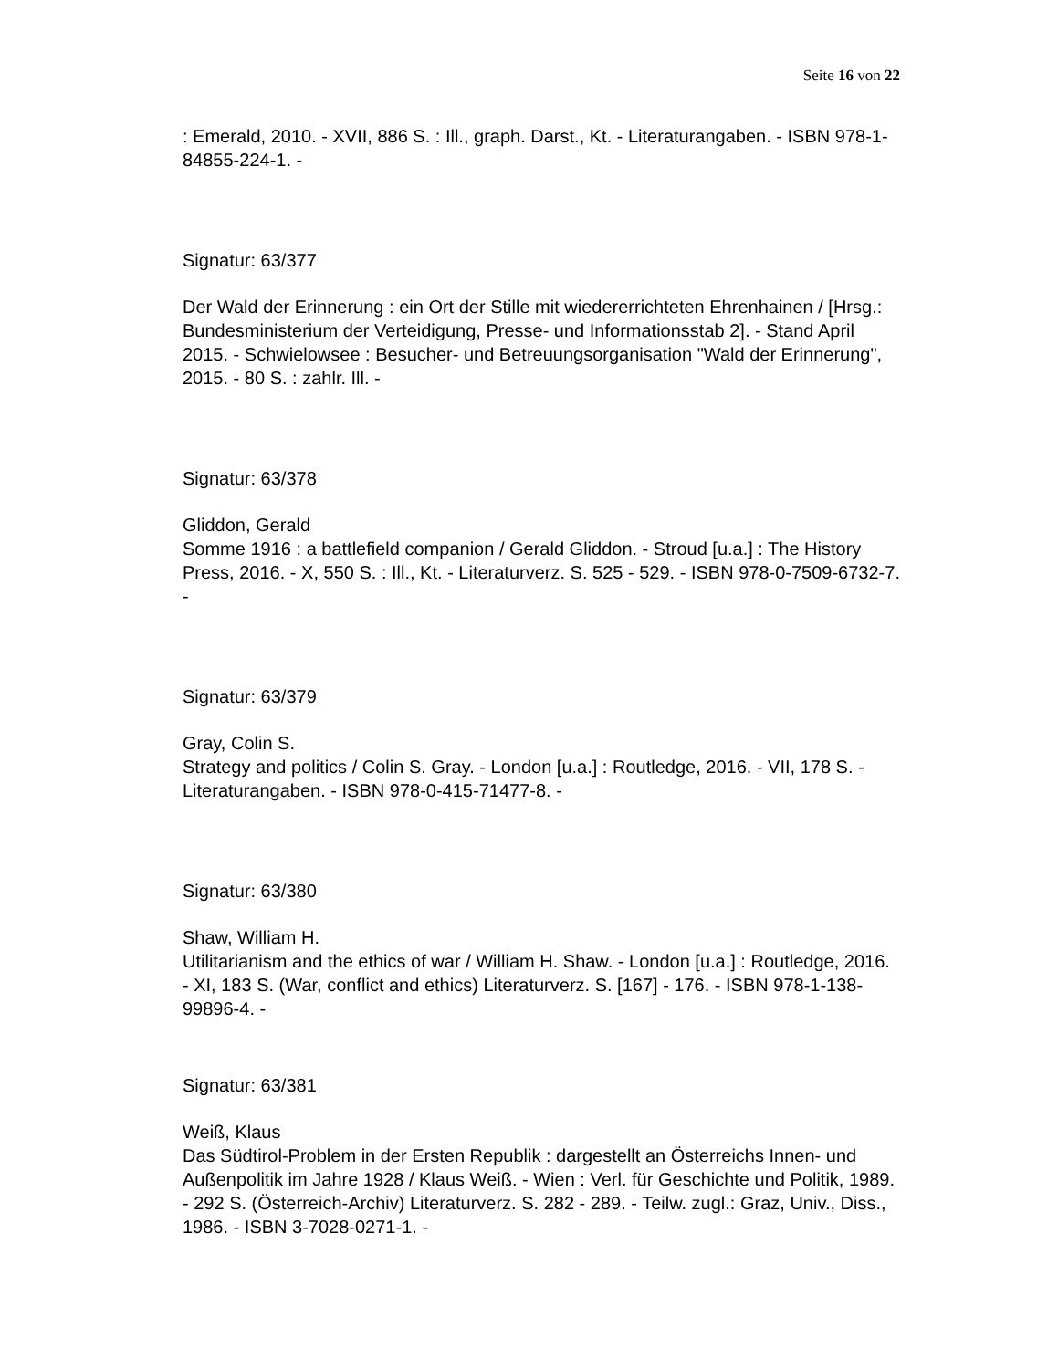Seite 16 von 22
: Emerald, 2010. - XVII, 886 S. : Ill., graph. Darst., Kt. - Literaturangaben. - ISBN 978-1-84855-224-1. -
Signatur: 63/377
Der Wald der Erinnerung : ein Ort der Stille mit wiedererrichteten Ehrenhainen / [Hrsg.: Bundesministerium der Verteidigung, Presse- und Informationsstab 2]. - Stand April 2015. - Schwielowsee : Besucher- und Betreuungsorganisation "Wald der Erinnerung", 2015. - 80 S. : zahlr. Ill. -
Signatur: 63/378
Gliddon, Gerald
Somme 1916 : a battlefield companion / Gerald Gliddon. - Stroud [u.a.] : The History Press, 2016. - X, 550 S. : Ill., Kt. - Literaturverz. S. 525 - 529. - ISBN 978-0-7509-6732-7. -
Signatur: 63/379
Gray, Colin S.
Strategy and politics / Colin S. Gray. - London [u.a.] : Routledge, 2016. - VII, 178 S. - Literaturangaben. - ISBN 978-0-415-71477-8. -
Signatur: 63/380
Shaw, William H.
Utilitarianism and the ethics of war / William H. Shaw. - London [u.a.] : Routledge, 2016. - XI, 183 S. (War, conflict and ethics) Literaturverz. S. [167] - 176. - ISBN 978-1-138-99896-4. -
Signatur: 63/381
Weiß, Klaus
Das Südtirol-Problem in der Ersten Republik : dargestellt an Österreichs Innen- und Außenpolitik im Jahre 1928 / Klaus Weiß. - Wien : Verl. für Geschichte und Politik, 1989. - 292 S. (Österreich-Archiv) Literaturverz. S. 282 - 289. - Teilw. zugl.: Graz, Univ., Diss., 1986. - ISBN 3-7028-0271-1. -